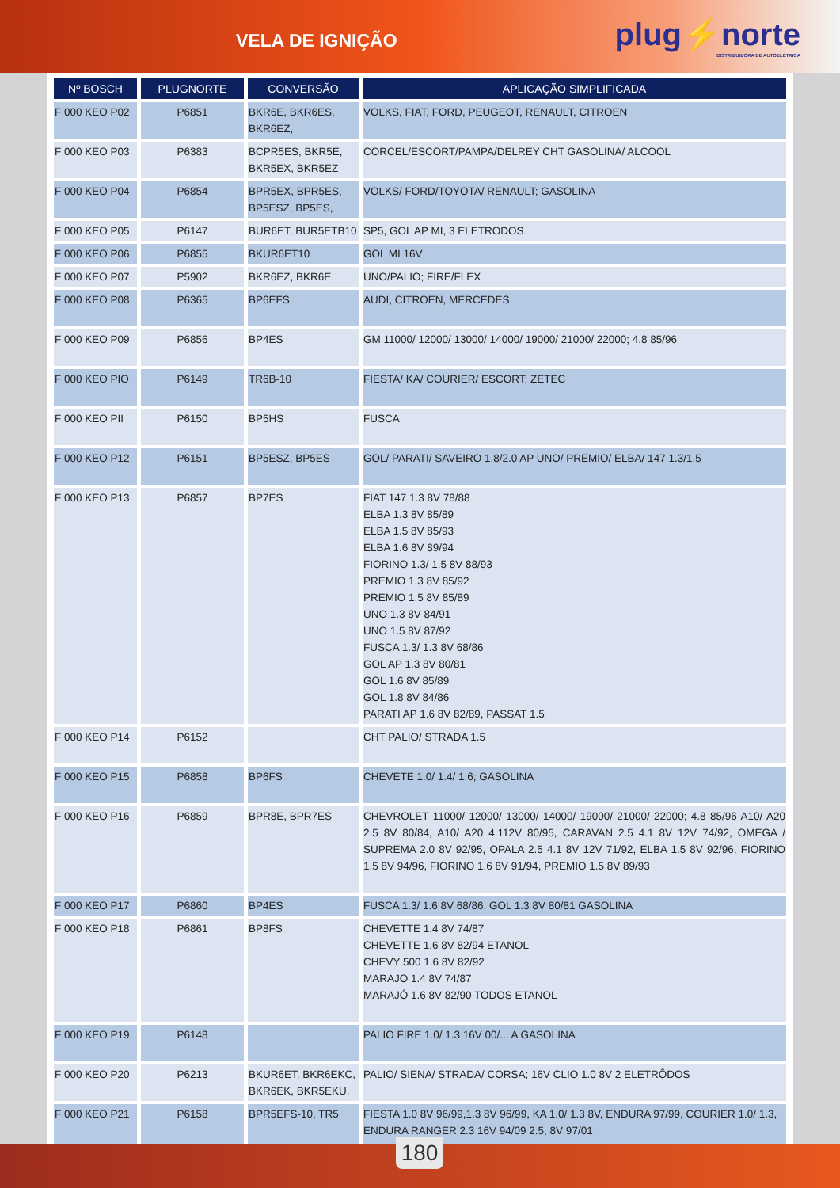VELA DE IGNIÇÃO
plug⚡norte
DISTRIBUIDORA DE AUTOELÉTRICA
| Nº BOSCH | PLUGNORTE | CONVERSÃO | APLICAÇÃO SIMPLIFICADA |
| --- | --- | --- | --- |
| F 000 KEO P02 | P6851 | BKR6E, BKR6ES, BKR6EZ, | VOLKS, FIAT, FORD, PEUGEOT, RENAULT, CITROEN |
| F 000 KEO P03 | P6383 | BCPR5ES, BKR5E, BKR5EX, BKR5EZ | CORCEL/ESCORT/PAMPA/DELREY CHT GASOLINA/ ALCOOL |
| F 000 KEO P04 | P6854 | BPR5EX, BPR5ES, BP5ESZ, BP5ES, | VOLKS/ FORD/TOYOTA/ RENAULT; GASOLINA |
| F 000 KEO P05 | P6147 | BUR6ET, BUR5ETB10 | SP5, GOL AP MI, 3 ELETRODOS |
| F 000 KEO P06 | P6855 | BKUR6ET10 | GOL MI 16V |
| F 000 KEO P07 | P5902 | BKR6EZ, BKR6E | UNO/PALIO; FIRE/FLEX |
| F 000 KEO P08 | P6365 | BP6EFS | AUDI, CITROEN, MERCEDES |
| F 000 KEO P09 | P6856 | BP4ES | GM 11000/ 12000/ 13000/ 14000/ 19000/ 21000/ 22000; 4.8 85/96 |
| F 000 KEO PIO | P6149 | TR6B-10 | FIESTA/ KA/ COURIER/ ESCORT; ZETEC |
| F 000 KEO PII | P6150 | BP5HS | FUSCA |
| F 000 KEO P12 | P6151 | BP5ESZ, BP5ES | GOL/ PARATI/ SAVEIRO 1.8/2.0 AP UNO/ PREMIO/ ELBA/ 147 1.3/1.5 |
| F 000 KEO P13 | P6857 | BP7ES | FIAT 147 1.3 8V 78/88 ELBA 1.3 8V 85/89 ELBA 1.5 8V 85/93 ELBA 1.6 8V 89/94 FIORINO 1.3/ 1.5 8V 88/93 PREMIO 1.3 8V 85/92 PREMIO 1.5 8V 85/89 UNO 1.3 8V 84/91 UNO 1.5 8V 87/92 FUSCA 1.3/ 1.3 8V 68/86 GOL AP 1.3 8V 80/81 GOL 1.6 8V 85/89 GOL 1.8 8V 84/86 PARATI AP 1.6 8V 82/89, PASSAT 1.5 |
| F 000 KEO P14 | P6152 | | CHT PALIO/ STRADA 1.5 |
| F 000 KEO P15 | P6858 | BP6FS | CHEVETE 1.0/ 1.4/ 1.6; GASOLINA |
| F 000 KEO P16 | P6859 | BPR8E, BPR7ES | CHEVROLET 11000/ 12000/ 13000/ 14000/ 19000/ 21000/ 22000; 4.8 85/96 A10/ A20 2.5 8V 80/84, A10/ A20 4.112V 80/95, CARAVAN 2.5 4.1 8V 12V 74/92, OMEGA / SUPREMA 2.0 8V 92/95, OPALA 2.5 4.1 8V 12V 71/92, ELBA 1.5 8V 92/96, FIORINO 1.5 8V 94/96, FIORINO 1.6 8V 91/94, PREMIO 1.5 8V 89/93 |
| F 000 KEO P17 | P6860 | BP4ES | FUSCA 1.3/ 1.6 8V 68/86, GOL 1.3 8V 80/81 GASOLINA |
| F 000 KEO P18 | P6861 | BP8FS | CHEVETTE 1.4 8V 74/87 CHEVETTE 1.6 8V 82/94 ETANOL CHEVY 500 1.6 8V 82/92 MARAJO 1.4 8V 74/87 MARAJÓ 1.6 8V 82/90 TODOS ETANOL |
| F 000 KEO P19 | P6148 | | PALIO FIRE 1.0/ 1.3 16V 00/... A GASOLINA |
| F 000 KEO P20 | P6213 | BKUR6ET, BKR6EKC, BKR6EK, BKR5EKU, | PALIO/ SIENA/ STRADA/ CORSA; 16V CLIO 1.0 8V 2 ELETRÔDOS |
| F 000 KEO P21 | P6158 | BPR5EFS-10, TR5 | FIESTA 1.0 8V 96/99,1.3 8V 96/99, KA 1.0/ 1.3 8V, ENDURA 97/99, COURIER 1.0/ 1.3, ENDURA RANGER 2.3 16V 94/09 2.5, 8V 97/01 |
180